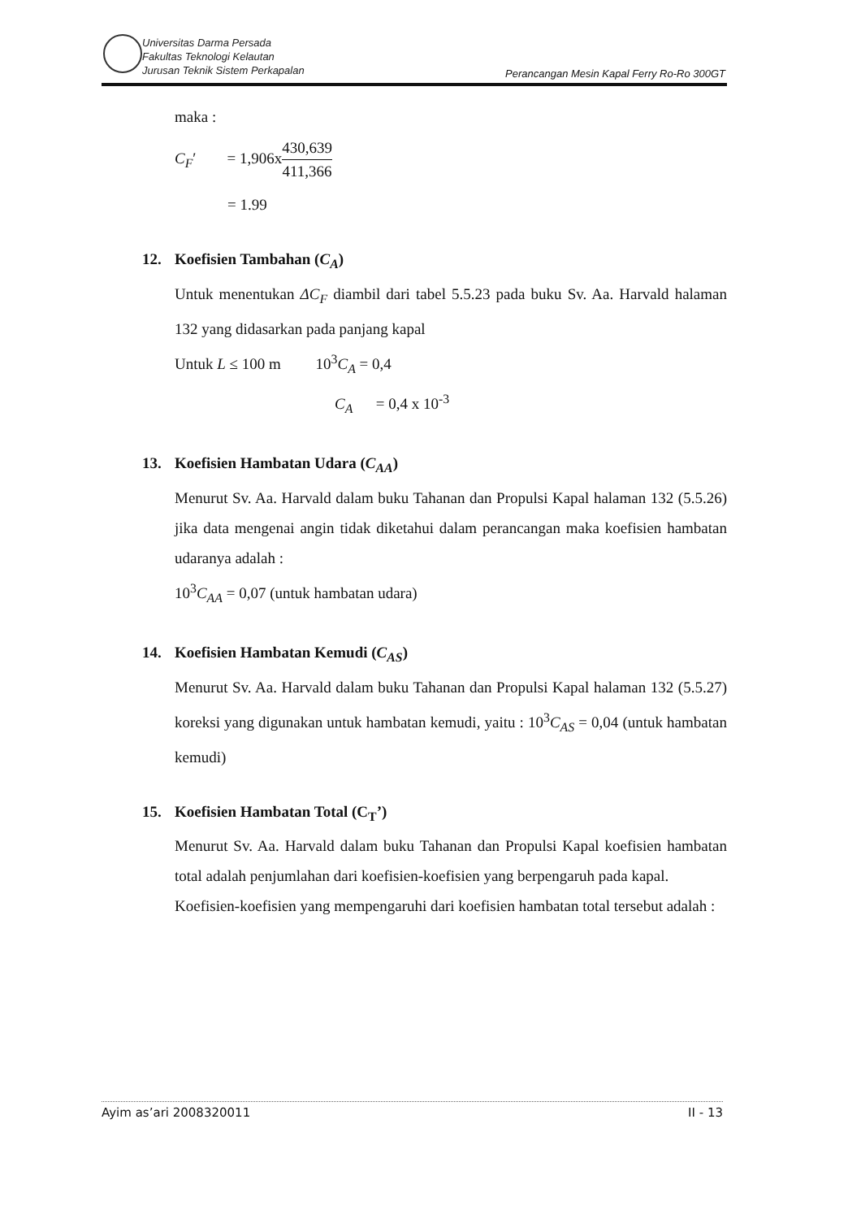Universitas Darma Persada
Fakultas Teknologi Kelautan
Jurusan Teknik Sistem Perkapalan
Perancangan Mesin Kapal Ferry Ro-Ro 300GT
maka :
C<sub>F</sub>′ = 1,906x430,639 411,366
= 1.99
12. Koefisien Tambahan (C<sub>A</sub>)
Untuk menentukan ΔC<sub>F</sub> diambil dari tabel 5.5.23 pada buku Sv. Aa. Harvald halaman 132 yang didasarkan pada panjang kapal
Untuk L ≤ 100 m 10<sup>3</sup>C<sub>A</sub> = 0,4
C<sub>A</sub> = 0,4 x 10<sup>-3</sup>
13. Koefisien Hambatan Udara (C<sub>AA</sub>)
Menurut Sv. Aa. Harvald dalam buku Tahanan dan Propulsi Kapal halaman 132 (5.5.26) jika data mengenai angin tidak diketahui dalam perancangan maka koefisien hambatan udaranya adalah :
10<sup>3</sup>C<sub>AA</sub> = 0,07 (untuk hambatan udara)
14. Koefisien Hambatan Kemudi (C<sub>AS</sub>)
Menurut Sv. Aa. Harvald dalam buku Tahanan dan Propulsi Kapal halaman 132 (5.5.27) koreksi yang digunakan untuk hambatan kemudi, yaitu : 10<sup>3</sup>C<sub>AS</sub> = 0,04 (untuk hambatan kemudi)
15. Koefisien Hambatan Total (C<sub>T</sub>’)
Menurut Sv. Aa. Harvald dalam buku Tahanan dan Propulsi Kapal koefisien hambatan total adalah penjumlahan dari koefisien-koefisien yang berpengaruh pada kapal.
Koefisien-koefisien yang mempengaruhi dari koefisien hambatan total tersebut adalah :
Ayim as’ari 2008320011 II - 13